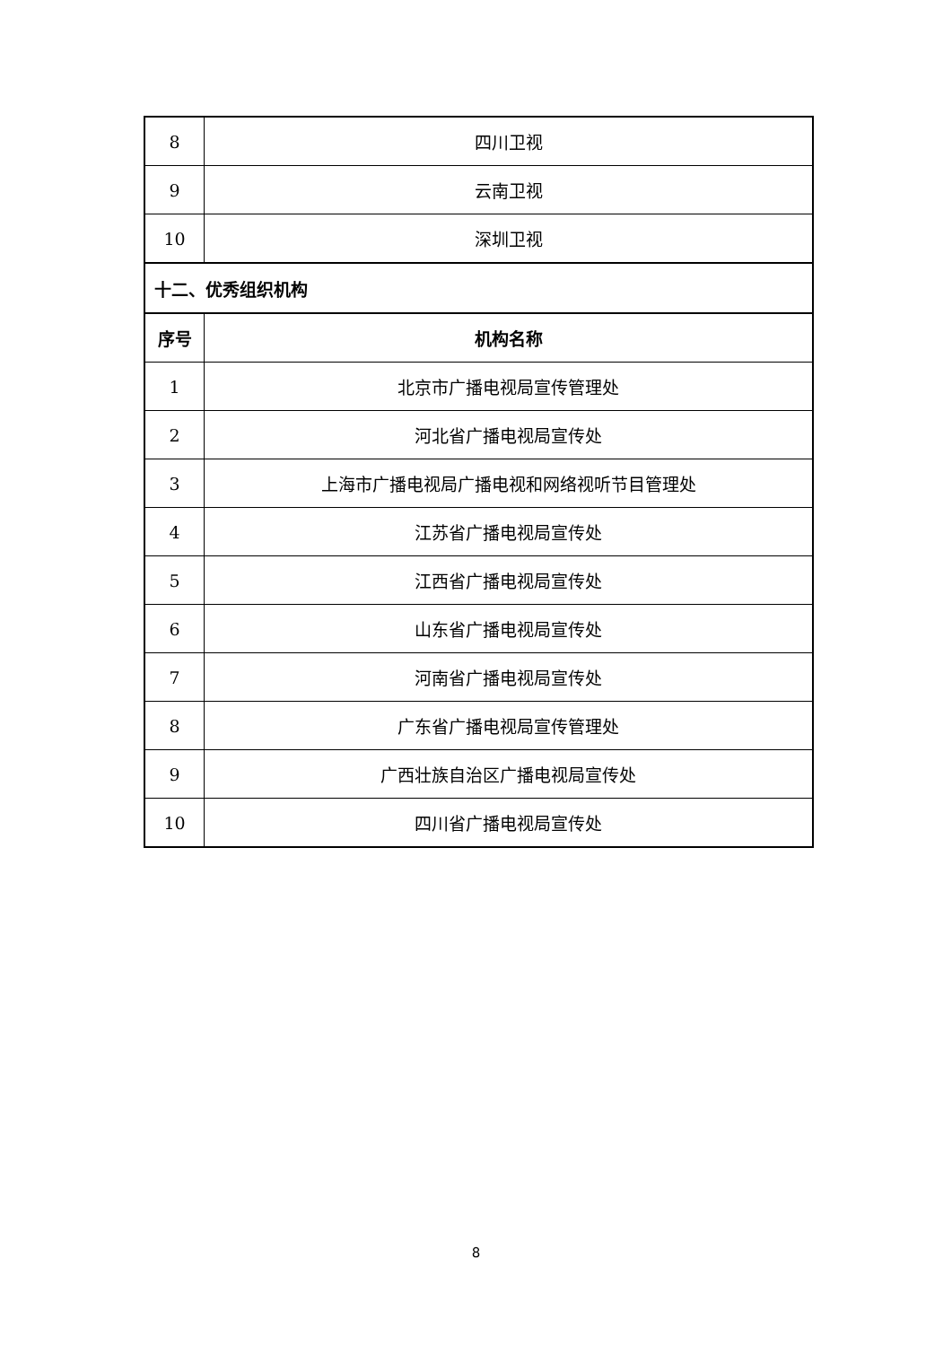| 8 | 四川卫视 |
| 9 | 云南卫视 |
| 10 | 深圳卫视 |
| 十二、优秀组织机构 | |
| 序号 | 机构名称 |
| 1 | 北京市广播电视局宣传管理处 |
| 2 | 河北省广播电视局宣传处 |
| 3 | 上海市广播电视局广播电视和网络视听节目管理处 |
| 4 | 江苏省广播电视局宣传处 |
| 5 | 江西省广播电视局宣传处 |
| 6 | 山东省广播电视局宣传处 |
| 7 | 河南省广播电视局宣传处 |
| 8 | 广东省广播电视局宣传管理处 |
| 9 | 广西壮族自治区广播电视局宣传处 |
| 10 | 四川省广播电视局宣传处 |
8